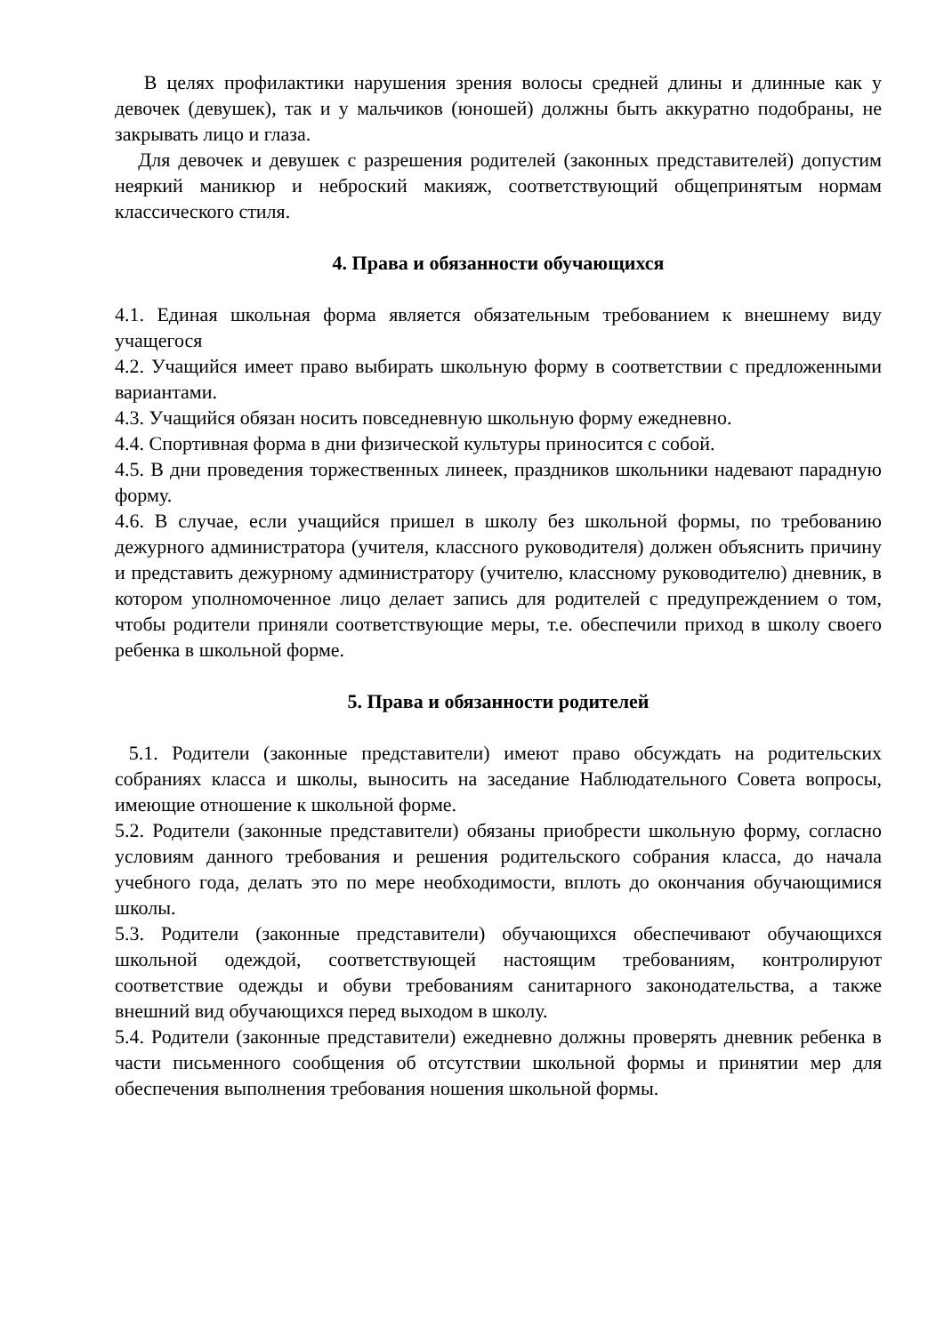В целях профилактики нарушения зрения волосы средней длины и длинные как у девочек (девушек), так и у мальчиков (юношей) должны быть аккуратно подобраны, не закрывать лицо и глаза.
Для девочек и девушек с разрешения родителей (законных представителей) допустим неяркий маникюр и неброский макияж, соответствующий общепринятым нормам классического стиля.
4. Права и обязанности обучающихся
4.1. Единая школьная форма является обязательным требованием к внешнему виду учащегося
4.2. Учащийся имеет право выбирать школьную форму в соответствии с предложенными вариантами.
4.3. Учащийся обязан носить повседневную школьную форму ежедневно.
4.4. Спортивная форма в дни физической культуры приносится с собой.
4.5. В дни проведения торжественных линеек, праздников школьники надевают парадную форму.
4.6. В случае, если учащийся пришел в школу без школьной формы, по требованию дежурного администратора (учителя, классного руководителя) должен объяснить причину и представить дежурному администратору (учителю, классному руководителю) дневник, в котором уполномоченное лицо делает запись для родителей с предупреждением о том, чтобы родители приняли соответствующие меры, т.е. обеспечили приход в школу своего ребенка в школьной форме.
5. Права и обязанности родителей
5.1. Родители (законные представители) имеют право обсуждать на родительских собраниях класса и школы, выносить на заседание Наблюдательного Совета вопросы, имеющие отношение к школьной форме.
5.2. Родители (законные представители) обязаны приобрести школьную форму, согласно условиям данного требования и решения родительского собрания класса, до начала учебного года, делать это по мере необходимости, вплоть до окончания обучающимися школы.
5.3. Родители (законные представители) обучающихся обеспечивают обучающихся школьной одеждой, соответствующей настоящим требованиям, контролируют соответствие одежды и обуви требованиям санитарного законодательства, а также внешний вид обучающихся перед выходом в школу.
5.4. Родители (законные представители) ежедневно должны проверять дневник ребенка в части письменного сообщения об отсутствии школьной формы и принятии мер для обеспечения выполнения требования ношения школьной формы.